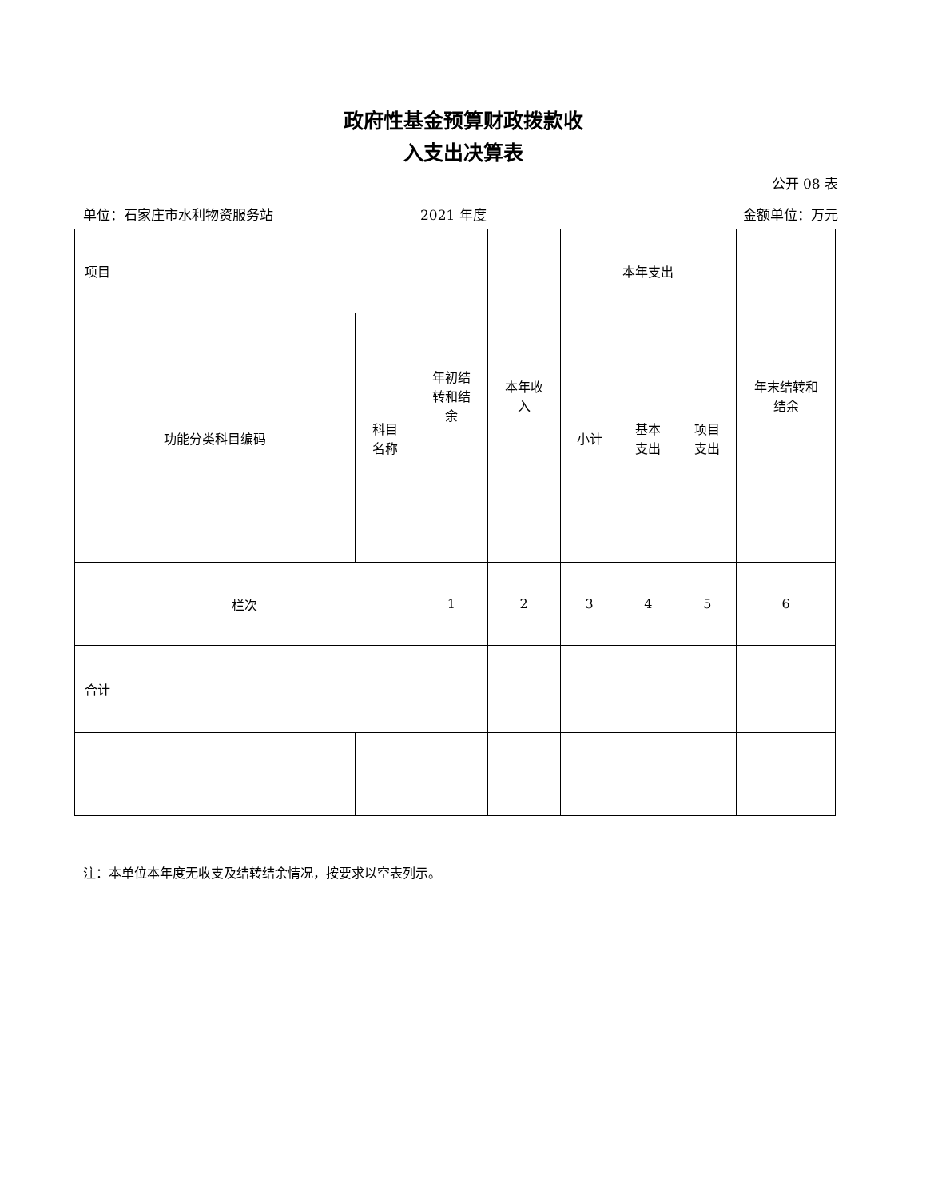政府性基金预算财政拨款收
入支出决算表
公开 08 表
单位：石家庄市水利物资服务站 2021 年度 金额单位：万元
| 项目 | | 年初结 转和结 余 | 本年收 入 | 本年支出 | | | 年末结转和 结余 |
| --- | --- | --- | --- | --- | --- | --- | --- |
| 功能分类科目编码 | 科目 名称 | | | 小计 | 基本 支出 | 项目 支出 | |
| 栏次 | | 1 | 2 | 3 | 4 | 5 | 6 |
| 合计 | | | | | | | |
注：本单位本年度无收支及结转结余情况，按要求以空表列示。